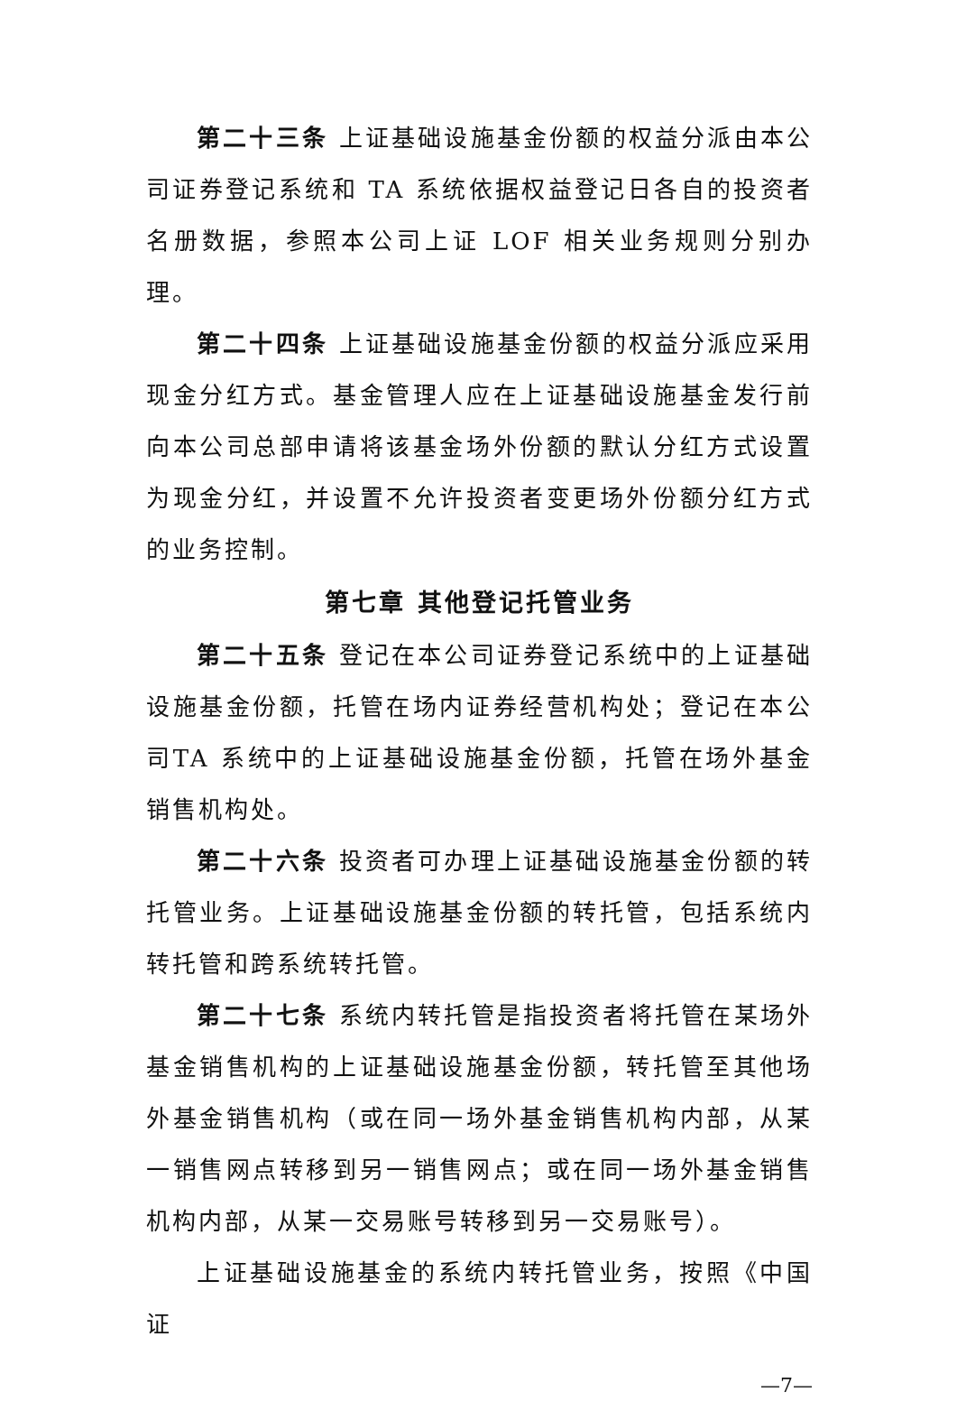第二十三条 上证基础设施基金份额的权益分派由本公司证券登记系统和 TA 系统依据权益登记日各自的投资者名册数据，参照本公司上证 LOF 相关业务规则分别办理。
第二十四条 上证基础设施基金份额的权益分派应采用现金分红方式。基金管理人应在上证基础设施基金发行前向本公司总部申请将该基金场外份额的默认分红方式设置为现金分红，并设置不允许投资者变更场外份额分红方式的业务控制。
第七章 其他登记托管业务
第二十五条 登记在本公司证券登记系统中的上证基础设施基金份额，托管在场内证券经营机构处；登记在本公司TA 系统中的上证基础设施基金份额，托管在场外基金销售机构处。
第二十六条 投资者可办理上证基础设施基金份额的转托管业务。上证基础设施基金份额的转托管，包括系统内转托管和跨系统转托管。
第二十七条 系统内转托管是指投资者将托管在某场外基金销售机构的上证基础设施基金份额，转托管至其他场外基金销售机构（或在同一场外基金销售机构内部，从某一销售网点转移到另一销售网点；或在同一场外基金销售机构内部，从某一交易账号转移到另一交易账号）。
上证基础设施基金的系统内转托管业务，按照《中国证
—7—